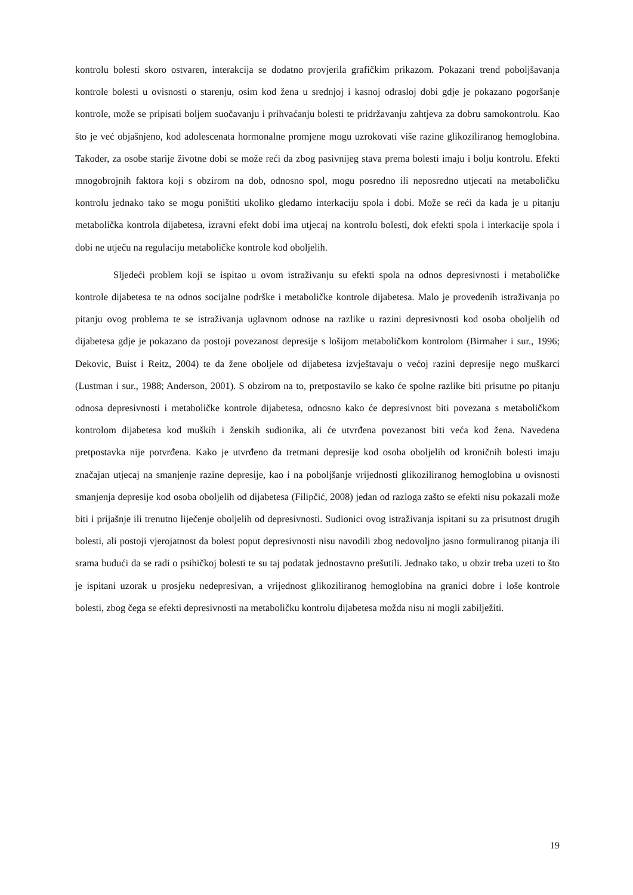kontrolu bolesti skoro ostvaren, interakcija se dodatno provjerila grafičkim prikazom. Pokazani trend poboljšavanja kontrole bolesti u ovisnosti o starenju, osim kod žena u srednjoj i kasnoj odrasloj dobi gdje je pokazano pogoršanje kontrole, može se pripisati boljem suočavanju i prihvaćanju bolesti te pridržavanju zahtjeva za dobru samokontrolu. Kao što je već objašnjeno, kod adolescenata hormonalne promjene mogu uzrokovati više razine glikoziliranog hemoglobina. Također, za osobe starije životne dobi se može reći da zbog pasivnijeg stava prema bolesti imaju i bolju kontrolu. Efekti mnogobrojnih faktora koji s obzirom na dob, odnosno spol, mogu posredno ili neposredno utjecati na metaboličku kontrolu jednako tako se mogu poništiti ukoliko gledamo interkaciju spola i dobi. Može se reći da kada je u pitanju metabolička kontrola dijabetesa, izravni efekt dobi ima utjecaj na kontrolu bolesti, dok efekti spola i interkacije spola i dobi ne utječu na regulaciju metaboličke kontrole kod oboljelih.
Sljedeći problem koji se ispitao u ovom istraživanju su efekti spola na odnos depresivnosti i metaboličke kontrole dijabetesa te na odnos socijalne podrške i metaboličke kontrole dijabetesa. Malo je provedenih istraživanja po pitanju ovog problema te se istraživanja uglavnom odnose na razlike u razini depresivnosti kod osoba oboljelih od dijabetesa gdje je pokazano da postoji povezanost depresije s lošijom metaboličkom kontrolom (Birmaher i sur., 1996; Dekovic, Buist i Reitz, 2004) te da žene oboljele od dijabetesa izvještavaju o većoj razini depresije nego muškarci (Lustman i sur., 1988; Anderson, 2001). S obzirom na to, pretpostavilo se kako će spolne razlike biti prisutne po pitanju odnosa depresivnosti i metaboličke kontrole dijabetesa, odnosno kako će depresivnost biti povezana s metaboličkom kontrolom dijabetesa kod muških i ženskih sudionika, ali će utvrđena povezanost biti veća kod žena. Navedena pretpostavka nije potvrđena. Kako je utvrđeno da tretmani depresije kod osoba oboljelih od kroničnih bolesti imaju značajan utjecaj na smanjenje razine depresije, kao i na poboljšanje vrijednosti glikoziliranog hemoglobina u ovisnosti smanjenja depresije kod osoba oboljelih od dijabetesa (Filipčić, 2008) jedan od razloga zašto se efekti nisu pokazali može biti i prijašnje ili trenutno liječenje oboljelih od depresivnosti. Sudionici ovog istraživanja ispitani su za prisutnost drugih bolesti, ali postoji vjerojatnost da bolest poput depresivnosti nisu navodili zbog nedovoljno jasno formuliranog pitanja ili srama budući da se radi o psihičkoj bolesti te su taj podatak jednostavno prešutili. Jednako tako, u obzir treba uzeti to što je ispitani uzorak u prosjeku nedepresivan, a vrijednost glikoziliranog hemoglobina na granici dobre i loše kontrole bolesti, zbog čega se efekti depresivnosti na metaboličku kontrolu dijabetesa možda nisu ni mogli zabilježiti.
19